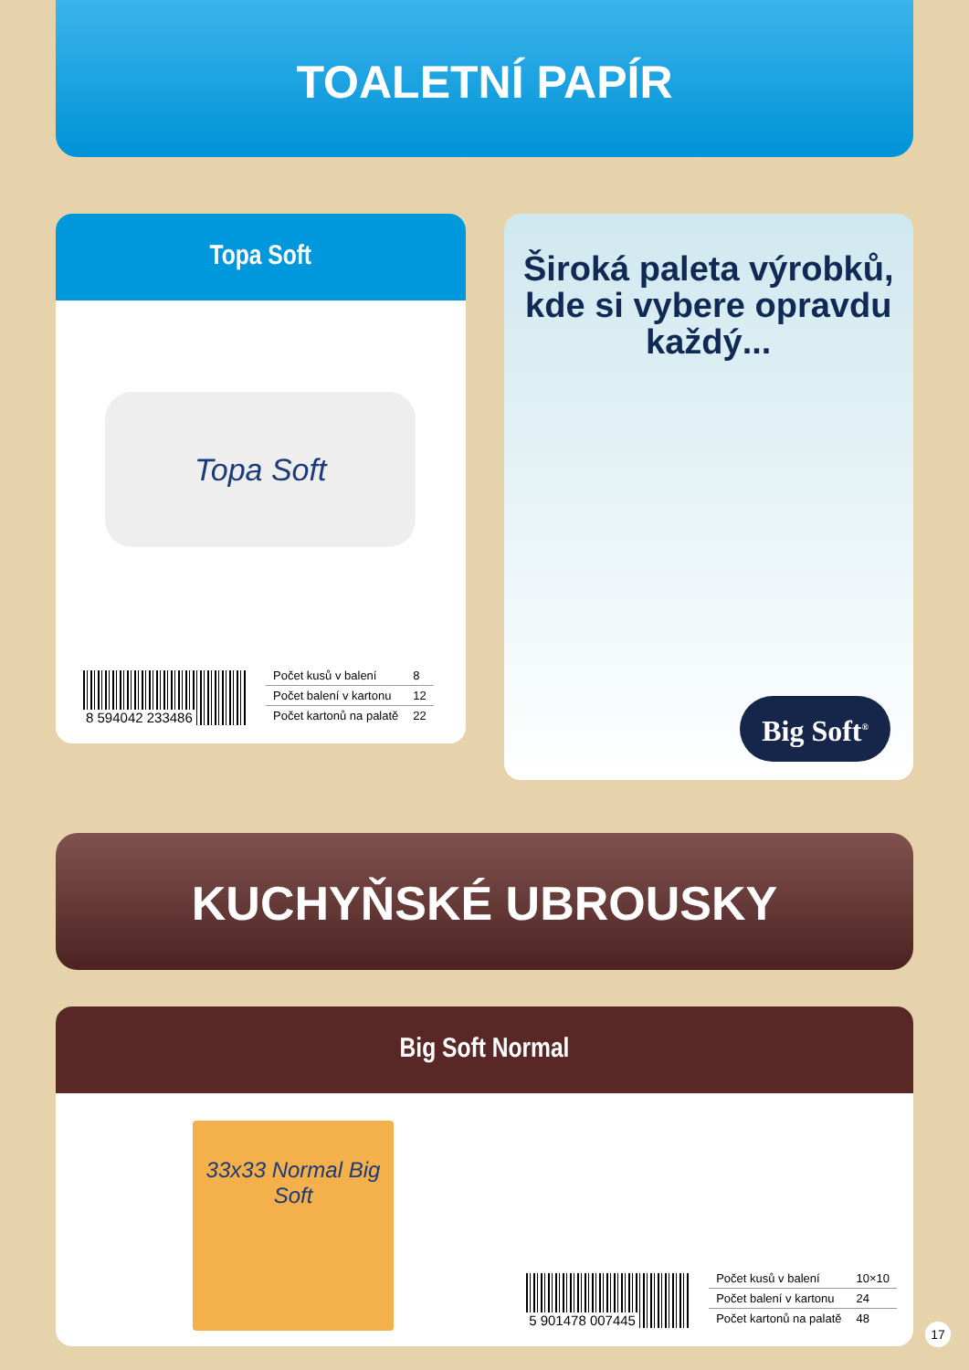TOALETNÍ PAPÍR
Topa Soft
Topa Soft
8 594042 233486
| Počet kusů v balení | 8 |
| Počet balení v kartonu | 12 |
| Počet kartonů na palatě | 22 |
Široká paleta výrobků,
kde si vybere opravdu
každý...
Big Soft<sup>®</sup>
KUCHYŇSKÉ UBROUSKY
Big Soft Normal
33x33 Normal Big Soft
5 901478 007445
| Počet kusů v balení | 10×10 |
| Počet balení v kartonu | 24 |
| Počet kartonů na palatě | 48 |
17